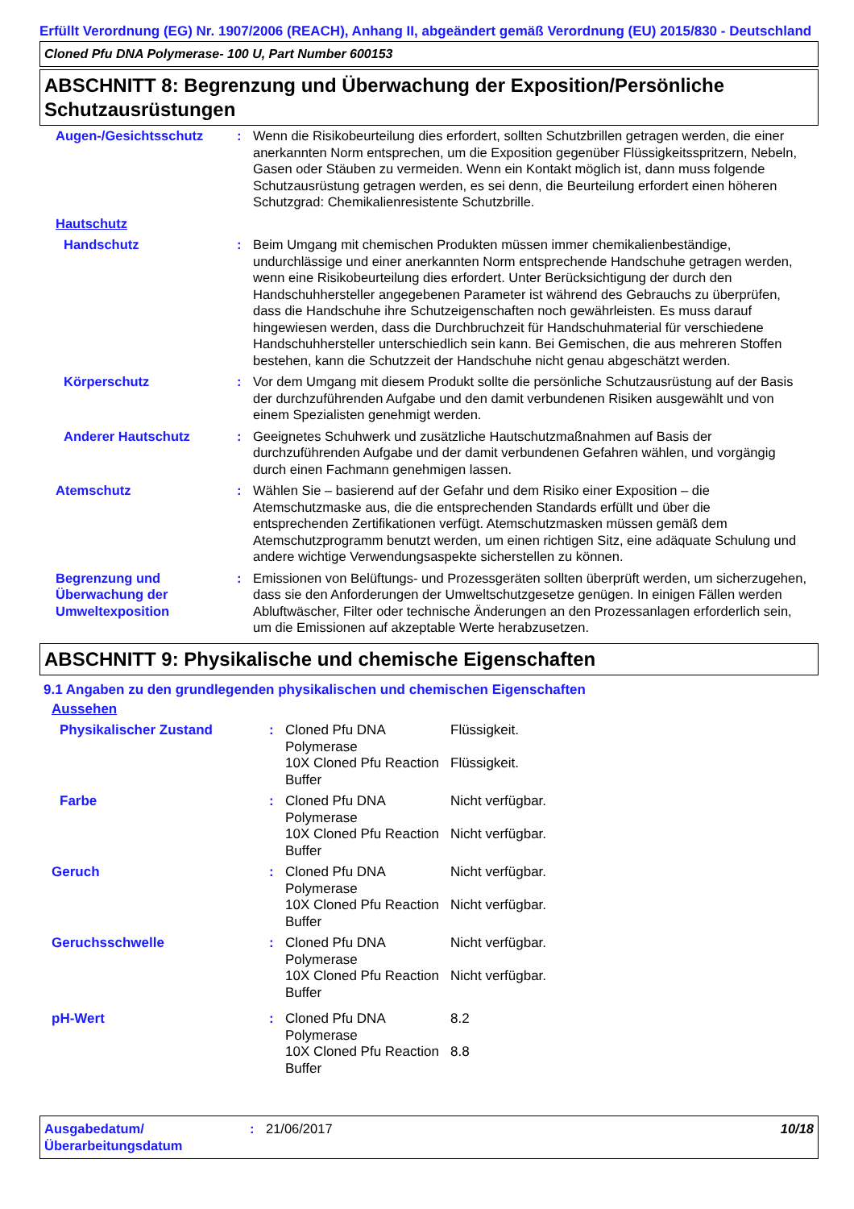Erfüllt Verordnung (EG) Nr. 1907/2006 (REACH), Anhang II, abgeändert gemäß Verordnung (EU) 2015/830 - Deutschland
Cloned Pfu DNA Polymerase- 100 U, Part Number 600153
ABSCHNITT 8: Begrenzung und Überwachung der Exposition/Persönliche Schutzausrüstungen
| Augen-/Gesichtsschutz | : | Wenn die Risikobeurteilung dies erfordert, sollten Schutzbrillen getragen werden, die einer anerkannten Norm entsprechen, um die Exposition gegenüber Flüssigkeitsspritzern, Nebeln, Gasen oder Stäuben zu vermeiden. Wenn ein Kontakt möglich ist, dann muss folgende Schutzausrüstung getragen werden, es sei denn, die Beurteilung erfordert einen höheren Schutzgrad: Chemikalienresistente Schutzbrille. |
| Hautschutz | | |
| Handschutz | : | Beim Umgang mit chemischen Produkten müssen immer chemikalienbeständige, undurchlässige und einer anerkannten Norm entsprechende Handschuhe getragen werden, wenn eine Risikobeurteilung dies erfordert. Unter Berücksichtigung der durch den Handschuhhersteller angegebenen Parameter ist während des Gebrauchs zu überprüfen, dass die Handschuhe ihre Schutzeigenschaften noch gewährleisten. Es muss darauf hingewiesen werden, dass die Durchbruchzeit für Handschuhmaterial für verschiedene Handschuhhersteller unterschiedlich sein kann. Bei Gemischen, die aus mehreren Stoffen bestehen, kann die Schutzzeit der Handschuhe nicht genau abgeschätzt werden. |
| Körperschutz | : | Vor dem Umgang mit diesem Produkt sollte die persönliche Schutzausrüstung auf der Basis der durchzuführenden Aufgabe und den damit verbundenen Risiken ausgewählt und von einem Spezialisten genehmigt werden. |
| Anderer Hautschutz | : | Geeignetes Schuhwerk und zusätzliche Hautschutzmaßnahmen auf Basis der durchzuführenden Aufgabe und der damit verbundenen Gefahren wählen, und vorgängig durch einen Fachmann genehmigen lassen. |
| Atemschutz | : | Wählen Sie – basierend auf der Gefahr und dem Risiko einer Exposition – die Atemschutzmaske aus, die die entsprechenden Standards erfüllt und über die entsprechenden Zertifikationen verfügt. Atemschutzmasken müssen gemäß dem Atemschutzprogramm benutzt werden, um einen richtigen Sitz, eine adäquate Schulung und andere wichtige Verwendungsaspekte sicherstellen zu können. |
| Begrenzung und Überwachung der Umweltexposition | : | Emissionen von Belüftungs- und Prozessgeräten sollten überprüft werden, um sicherzugehen, dass sie den Anforderungen der Umweltschutzgesetze genügen. In einigen Fällen werden Abluftwäscher, Filter oder technische Änderungen an den Prozessanlagen erforderlich sein, um die Emissionen auf akzeptable Werte herabzusetzen. |
ABSCHNITT 9: Physikalische und chemische Eigenschaften
9.1 Angaben zu den grundlegenden physikalischen und chemischen Eigenschaften
| Aussehen | | | |
| Physikalischer Zustand | : | Cloned Pfu DNA Polymerase 10X Cloned Pfu Reaction Buffer | Flüssigkeit. Flüssigkeit. |
| Farbe | : | Cloned Pfu DNA Polymerase 10X Cloned Pfu Reaction Buffer | Nicht verfügbar. Nicht verfügbar. |
| Geruch | : | Cloned Pfu DNA Polymerase 10X Cloned Pfu Reaction Buffer | Nicht verfügbar. Nicht verfügbar. |
| Geruchsschwelle | : | Cloned Pfu DNA Polymerase 10X Cloned Pfu Reaction Buffer | Nicht verfügbar. Nicht verfügbar. |
| pH-Wert | : | Cloned Pfu DNA Polymerase 10X Cloned Pfu Reaction Buffer | 8.2 8.8 |
Ausgabedatum/ Überarbeitungsdatum
: 21/06/2017 10/18